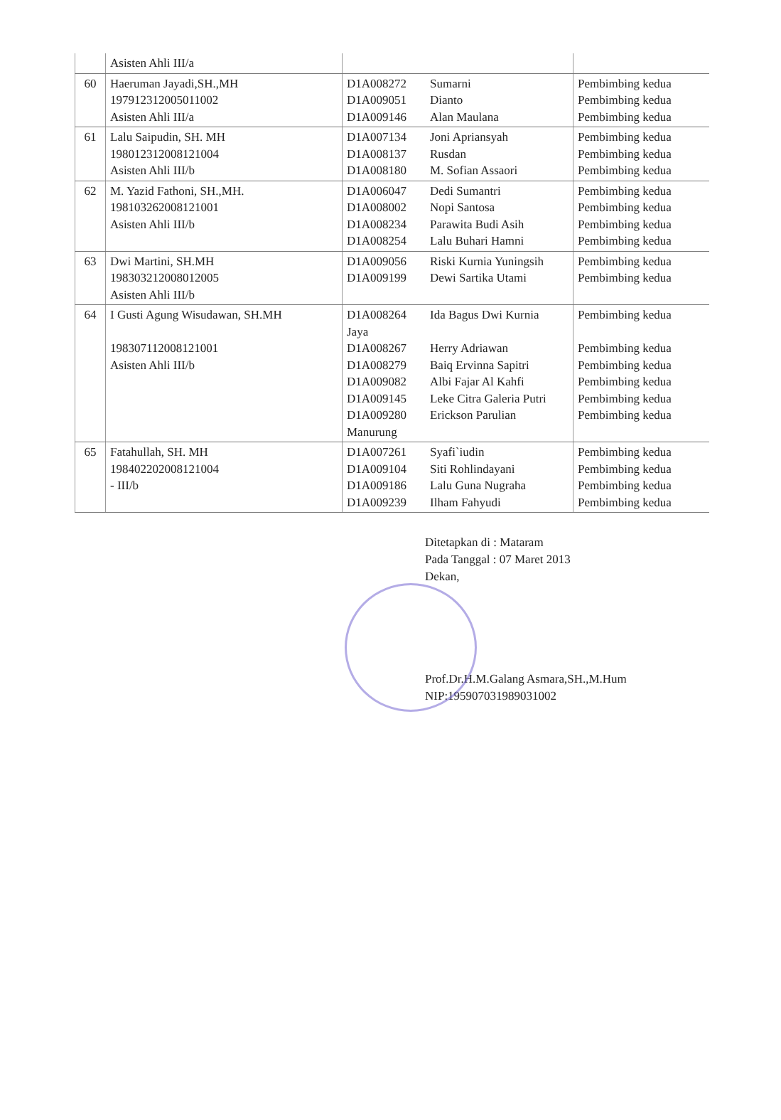| | Asisten Ahli III/a | | | |
| 60 | Haeruman Jayadi,SH.,MH 197912312005011002 Asisten Ahli III/a | D1A008272 D1A009051 D1A009146 | Sumarni Dianto Alan Maulana | Pembimbing kedua Pembimbing kedua Pembimbing kedua |
| 61 | Lalu Saipudin, SH. MH 198012312008121004 Asisten Ahli III/b | D1A007134 D1A008137 D1A008180 | Joni Apriansyah Rusdan M. Sofian Assaori | Pembimbing kedua Pembimbing kedua Pembimbing kedua |
| 62 | M. Yazid Fathoni, SH.,MH. 198103262008121001 Asisten Ahli III/b | D1A006047 D1A008002 D1A008234 D1A008254 | Dedi Sumantri Nopi Santosa Parawita Budi Asih Lalu Buhari Hamni | Pembimbing kedua Pembimbing kedua Pembimbing kedua Pembimbing kedua |
| 63 | Dwi Martini, SH.MH 198303212008012005 Asisten Ahli III/b | D1A009056 D1A009199 | Riski Kurnia Yuningsih Dewi Sartika Utami | Pembimbing kedua Pembimbing kedua |
| 64 | I Gusti Agung Wisudawan, SH.MH 198307112008121001 Asisten Ahli III/b | D1A008264 Jaya D1A008267 D1A008279 D1A009082 D1A009145 D1A009280 Manurung | Ida Bagus Dwi Kurnia Herry Adriawan Baiq Ervinna Sapitri Albi Fajar Al Kahfi Leke Citra Galeria Putri Erickson Parulian | Pembimbing kedua Pembimbing kedua Pembimbing kedua Pembimbing kedua Pembimbing kedua Pembimbing kedua |
| 65 | Fatahullah, SH. MH 198402202008121004 - III/b | D1A007261 D1A009104 D1A009186 D1A009239 | Syafi`iudin Siti Rohlindayani Lalu Guna Nugraha Ilham Fahyudi | Pembimbing kedua Pembimbing kedua Pembimbing kedua Pembimbing kedua |
Ditetapkan di : Mataram
Pada Tanggal : 07 Maret 2013
Dekan,
Prof.Dr.H.M.Galang Asmara,SH.,M.Hum
NIP:195907031989031002